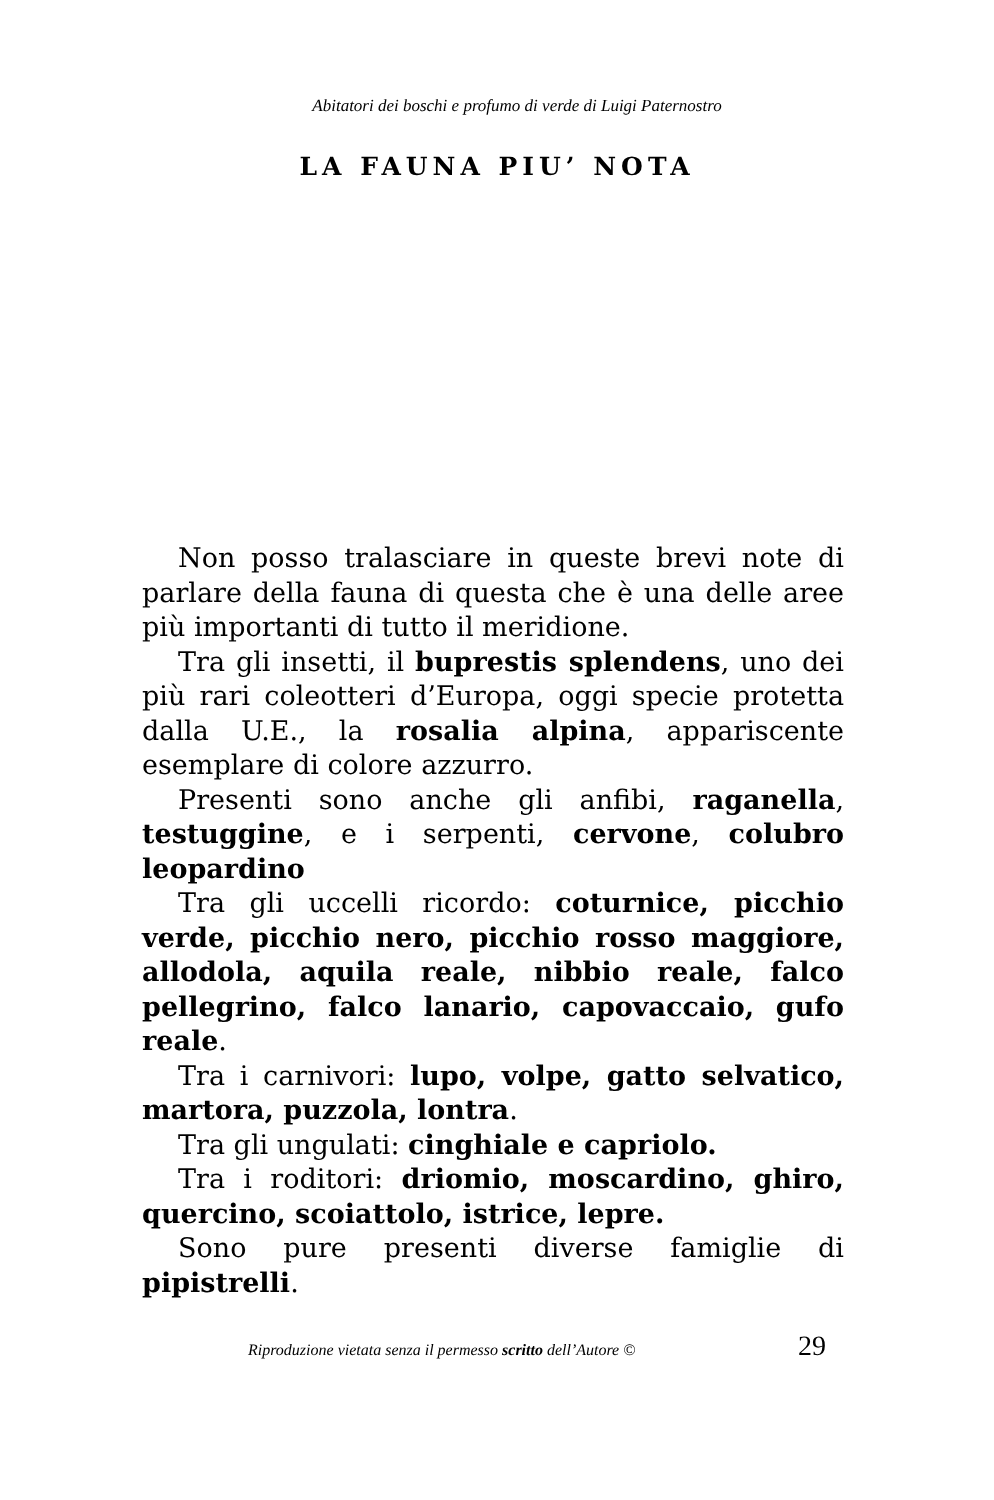Abitatori dei boschi e profumo di verde di Luigi Paternostro
LA FAUNA PIU’ NOTA
Non posso tralasciare in queste brevi note di parlare della fauna di questa che è una delle aree più importanti di tutto il meridione.
Tra gli insetti, il buprestis splendens, uno dei più rari coleotteri d’Europa, oggi specie protetta dalla U.E., la rosalia alpina, appariscente esemplare di colore azzurro.
Presenti sono anche gli anfibi, raganella, testuggine, e i serpenti, cervone, colubro leopardino
Tra gli uccelli ricordo: coturnice, picchio verde, picchio nero, picchio rosso maggiore, allodola, aquila reale, nibbio reale, falco pellegrino, falco lanario, capovaccaio, gufo reale.
Tra i carnivori: lupo, volpe, gatto selvatico, martora, puzzola, lontra.
Tra gli ungulati: cinghiale e capriolo.
Tra i roditori: driomio, moscardino, ghiro, quercino, scoiattolo, istrice, lepre.
Sono pure presenti diverse famiglie di pipistrelli.
Riproduzione vietata senza il permesso scritto dell’Autore © 29